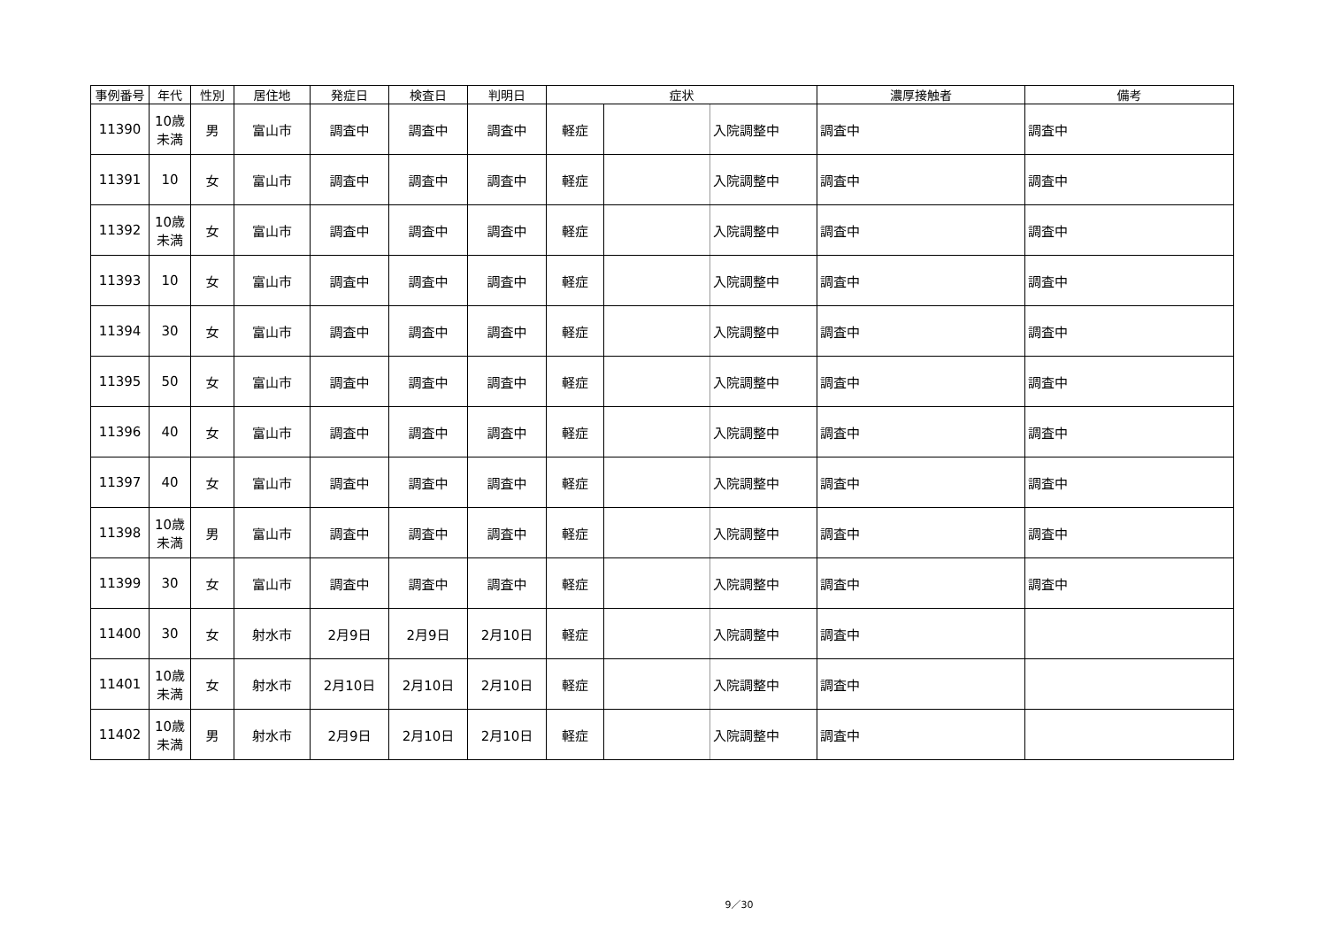| 事例番号 | 年代 | 性別 | 居住地 | 発症日 | 検査日 | 判明日 | 症状 | | | 濃厚接触者 | 備考 |
| --- | --- | --- | --- | --- | --- | --- | --- | --- | --- | --- | --- |
| 11390 | 10歳 未満 | 男 | 富山市 | 調査中 | 調査中 | 調査中 | 軽症 | | 入院調整中 | 調査中 | 調査中 |
| 11391 | 10 | 女 | 富山市 | 調査中 | 調査中 | 調査中 | 軽症 | | 入院調整中 | 調査中 | 調査中 |
| 11392 | 10歳 未満 | 女 | 富山市 | 調査中 | 調査中 | 調査中 | 軽症 | | 入院調整中 | 調査中 | 調査中 |
| 11393 | 10 | 女 | 富山市 | 調査中 | 調査中 | 調査中 | 軽症 | | 入院調整中 | 調査中 | 調査中 |
| 11394 | 30 | 女 | 富山市 | 調査中 | 調査中 | 調査中 | 軽症 | | 入院調整中 | 調査中 | 調査中 |
| 11395 | 50 | 女 | 富山市 | 調査中 | 調査中 | 調査中 | 軽症 | | 入院調整中 | 調査中 | 調査中 |
| 11396 | 40 | 女 | 富山市 | 調査中 | 調査中 | 調査中 | 軽症 | | 入院調整中 | 調査中 | 調査中 |
| 11397 | 40 | 女 | 富山市 | 調査中 | 調査中 | 調査中 | 軽症 | | 入院調整中 | 調査中 | 調査中 |
| 11398 | 10歳 未満 | 男 | 富山市 | 調査中 | 調査中 | 調査中 | 軽症 | | 入院調整中 | 調査中 | 調査中 |
| 11399 | 30 | 女 | 富山市 | 調査中 | 調査中 | 調査中 | 軽症 | | 入院調整中 | 調査中 | 調査中 |
| 11400 | 30 | 女 | 射水市 | 2月9日 | 2月9日 | 2月10日 | 軽症 | | 入院調整中 | 調査中 | |
| 11401 | 10歳 未満 | 女 | 射水市 | 2月10日 | 2月10日 | 2月10日 | 軽症 | | 入院調整中 | 調査中 | |
| 11402 | 10歳 未満 | 男 | 射水市 | 2月9日 | 2月10日 | 2月10日 | 軽症 | | 入院調整中 | 調査中 | |
9／30